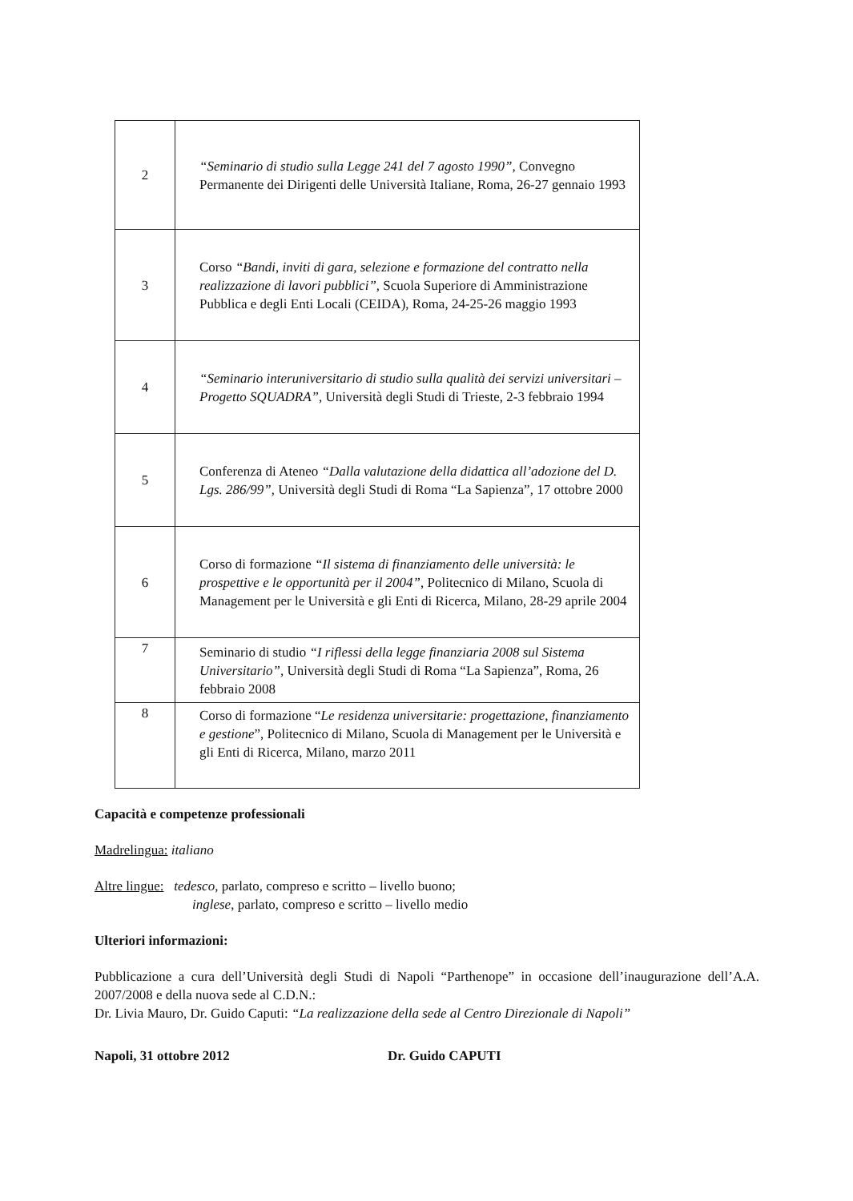| 2 | “Seminario di studio sulla Legge 241 del 7 agosto 1990”, Convegno Permanente dei Dirigenti delle Università Italiane, Roma, 26-27 gennaio 1993 |
| 3 | Corso “Bandi, inviti di gara, selezione e formazione del contratto nella realizzazione di lavori pubblici”, Scuola Superiore di Amministrazione Pubblica e degli Enti Locali (CEIDA), Roma, 24-25-26 maggio 1993 |
| 4 | “Seminario interuniversitario di studio sulla qualità dei servizi universitari – Progetto SQUADRA”, Università degli Studi di Trieste, 2-3 febbraio 1994 |
| 5 | Conferenza di Ateneo “Dalla valutazione della didattica all’adozione del D. Lgs. 286/99” , Università degli Studi di Roma “La Sapienza”, 17 ottobre 2000 |
| 6 | Corso di formazione “Il sistema di finanziamento delle università: le prospettive e le opportunità per il 2004” , Politecnico di Milano, Scuola di Management per le Università e gli Enti di Ricerca, Milano, 28-29 aprile 2004 |
| 7 | Seminario di studio “I riflessi della legge finanziaria 2008 sul Sistema Universitario”, Università degli Studi di Roma “La Sapienza”, Roma, 26 febbraio 2008 |
| 8 | Corso di formazione “ Le residenza universitarie: progettazione, finanziamento e gestione ”, Politecnico di Milano, Scuola di Management per le Università e gli Enti di Ricerca, Milano, marzo 2011 |
Capacità e competenze professionali
Madrelingua: italiano
Altre lingue: tedesco, parlato, compreso e scritto – livello buono;
inglese, parlato, compreso e scritto – livello medio
Ulteriori informazioni:
Pubblicazione a cura dell’Università degli Studi di Napoli “Parthenope” in occasione dell’inaugurazione dell’A.A. 2007/2008 e della nuova sede al C.D.N.:
Dr. Livia Mauro, Dr. Guido Caputi: “La realizzazione della sede al Centro Direzionale di Napoli”
Napoli, 31 ottobre 2012 Dr. Guido CAPUTI